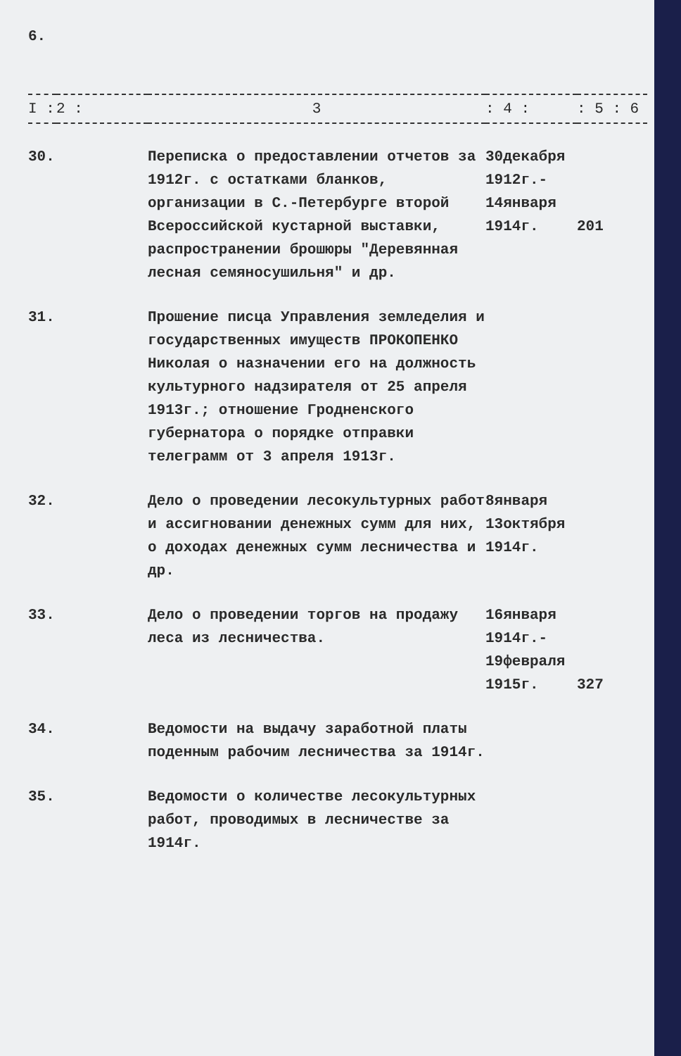6.
| I : | 2 : | 3 | : 4 : | : 5 : 6 |
| --- | --- | --- | --- | --- |
| 30. | | Переписка о предоставлении отчетов за 1912г. с остатками бланков, организации в С.-Петербурге второй Всероссийской кустарной выставки, распространении брошюры "Деревянная лесная семяносушильня" и др. | 30декабря 1912г.- 14января 1914г. | 201 |
| 31. | | Прошение писца Управления земледелия и государственных имуществ ПРОКОПЕНКО Николая о назначении его на должность культурного надзирателя от 25 апреля 1913г.; отношение Гродненского губернатора о порядке отправки телеграмм от 3 апреля 1913г. | | |
| 32. | | Дело о проведении лесокультурных работ и ассигновании денежных сумм для них, о доходах денежных сумм лесничества и др. | 8января 13октября 1914г. | |
| 33. | | Дело о проведении торгов на продажу леса из лесничества. | 16января 1914г.- 19февраля 1915г. | 327 |
| 34. | | Ведомости на выдачу заработной платы поденным рабочим лесничества за 1914г. | | |
| 35. | | Ведомости о количестве лесокультурных работ, проводимых в лесничестве за 1914г. | | |